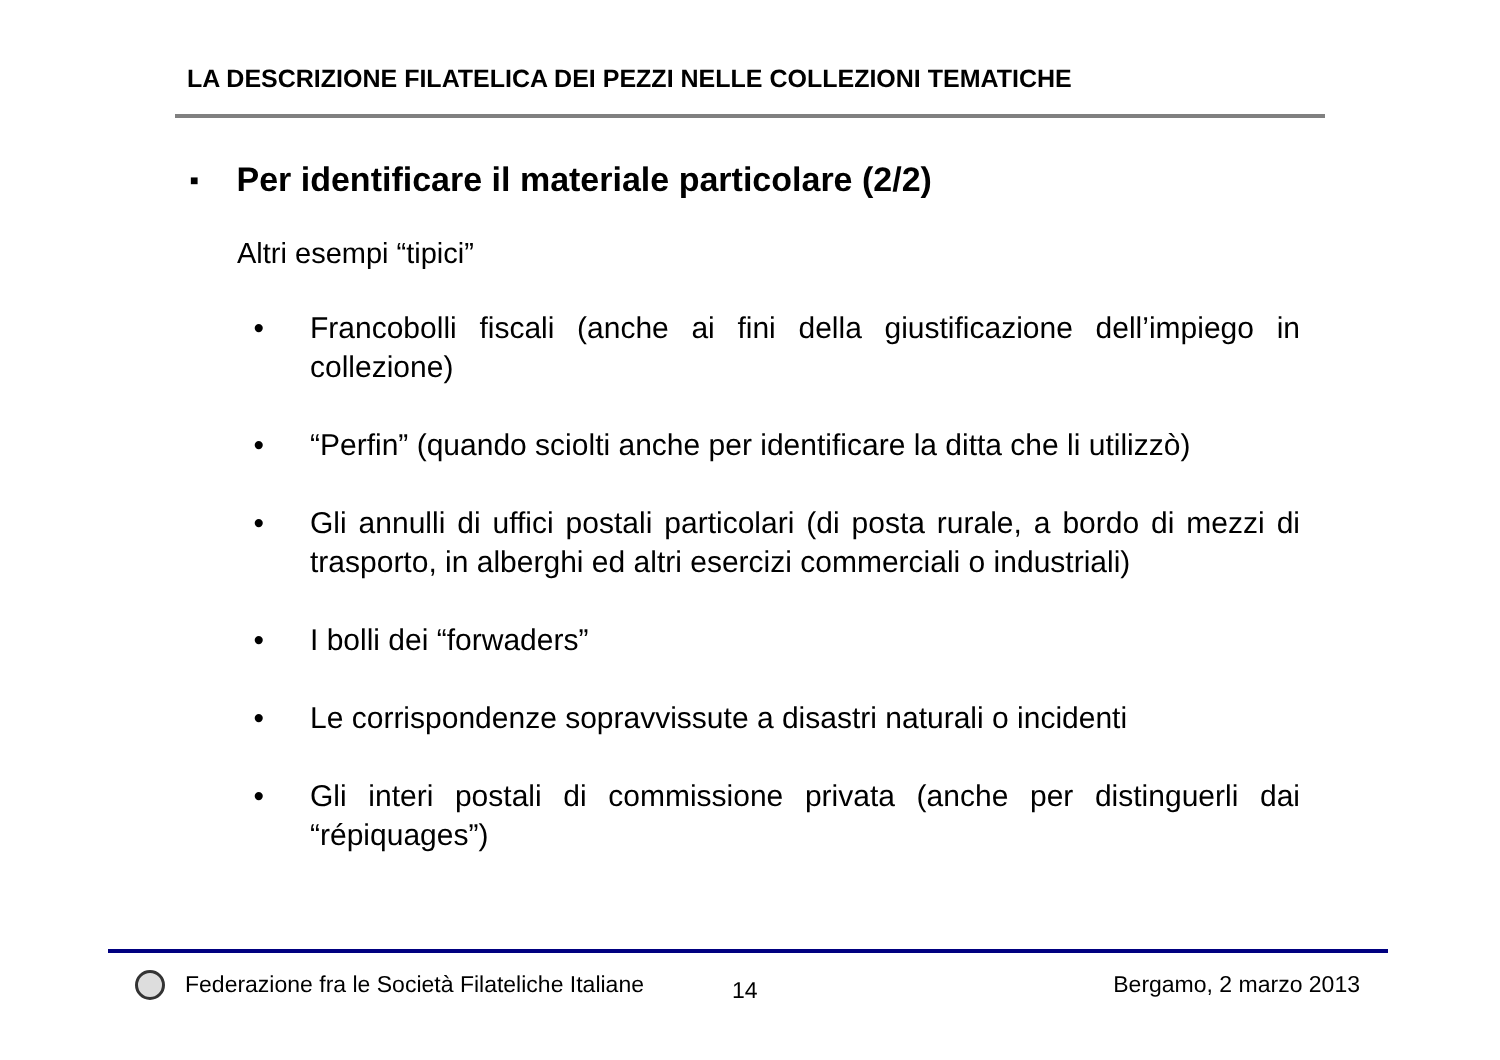LA DESCRIZIONE FILATELICA DEI PEZZI NELLE COLLEZIONI TEMATICHE
■ Per identificare il materiale particolare (2/2)
Altri esempi “tipici”
• Francobolli fiscali (anche ai fini della giustificazione dell’impiego in collezione)
• “Perfin” (quando sciolti anche per identificare la ditta che li utilizzò)
• Gli annulli di uffici postali particolari (di posta rurale, a bordo di mezzi di trasporto, in alberghi ed altri esercizi commerciali o industriali)
• I bolli dei “forwaders”
• Le corrispondenze sopravvissute a disastri naturali o incidenti
• Gli interi postali di commissione privata (anche per distinguerli dai “répiquages”)
Federazione fra le Società Filateliche Italiane 14 Bergamo, 2 marzo 2013